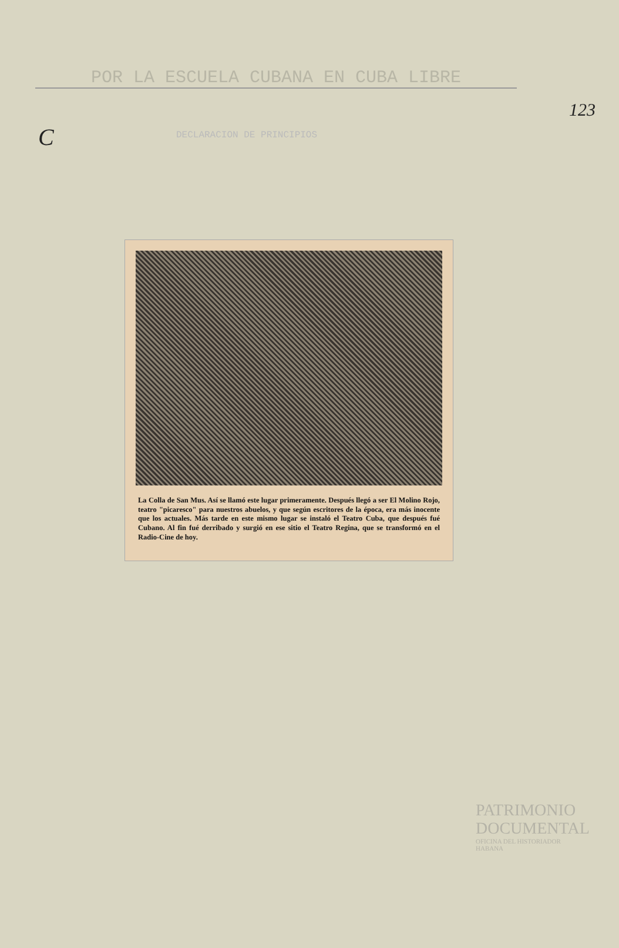123
C
POR LA ESCUELA CUBANA EN CUBA LIBRE
DECLARACION DE PRINCIPIOS
La Colla de San Mus. Así se llamó este lugar primeramente. Después llegó a ser El Molino Rojo, teatro "picaresco" para nuestros abuelos, y que según escritores de la época, era más inocente que los actuales. Más tarde en este mismo lugar se instaló el Teatro Cuba, que después fué Cubano. Al fin fué derribado y surgió en ese sitio el Teatro Regina, que se transformó en el Radio-Cine de hoy.
PATRIMONIO
DOCUMENTAL
OFICINA DEL HISTORIADOR
HABANA